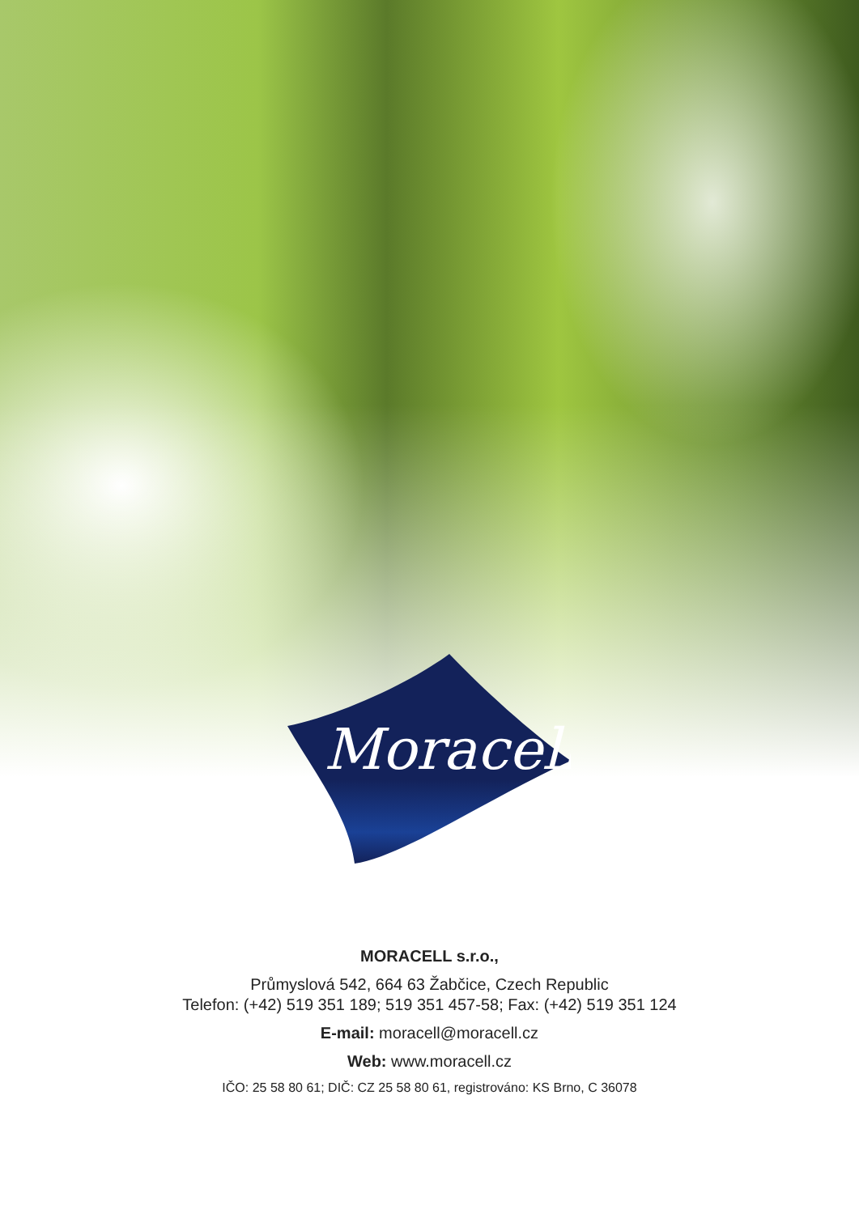Moracell
MORACELL s.r.o.,
Průmyslová 542, 664 63 Žabčice, Czech Republic
Telefon: (+42) 519 351 189; 519 351 457-58; Fax: (+42) 519 351 124
E-mail: moracell@moracell.cz
Web: www.moracell.cz
IČO: 25 58 80 61; DIČ: CZ 25 58 80 61, registrováno: KS Brno, C 36078